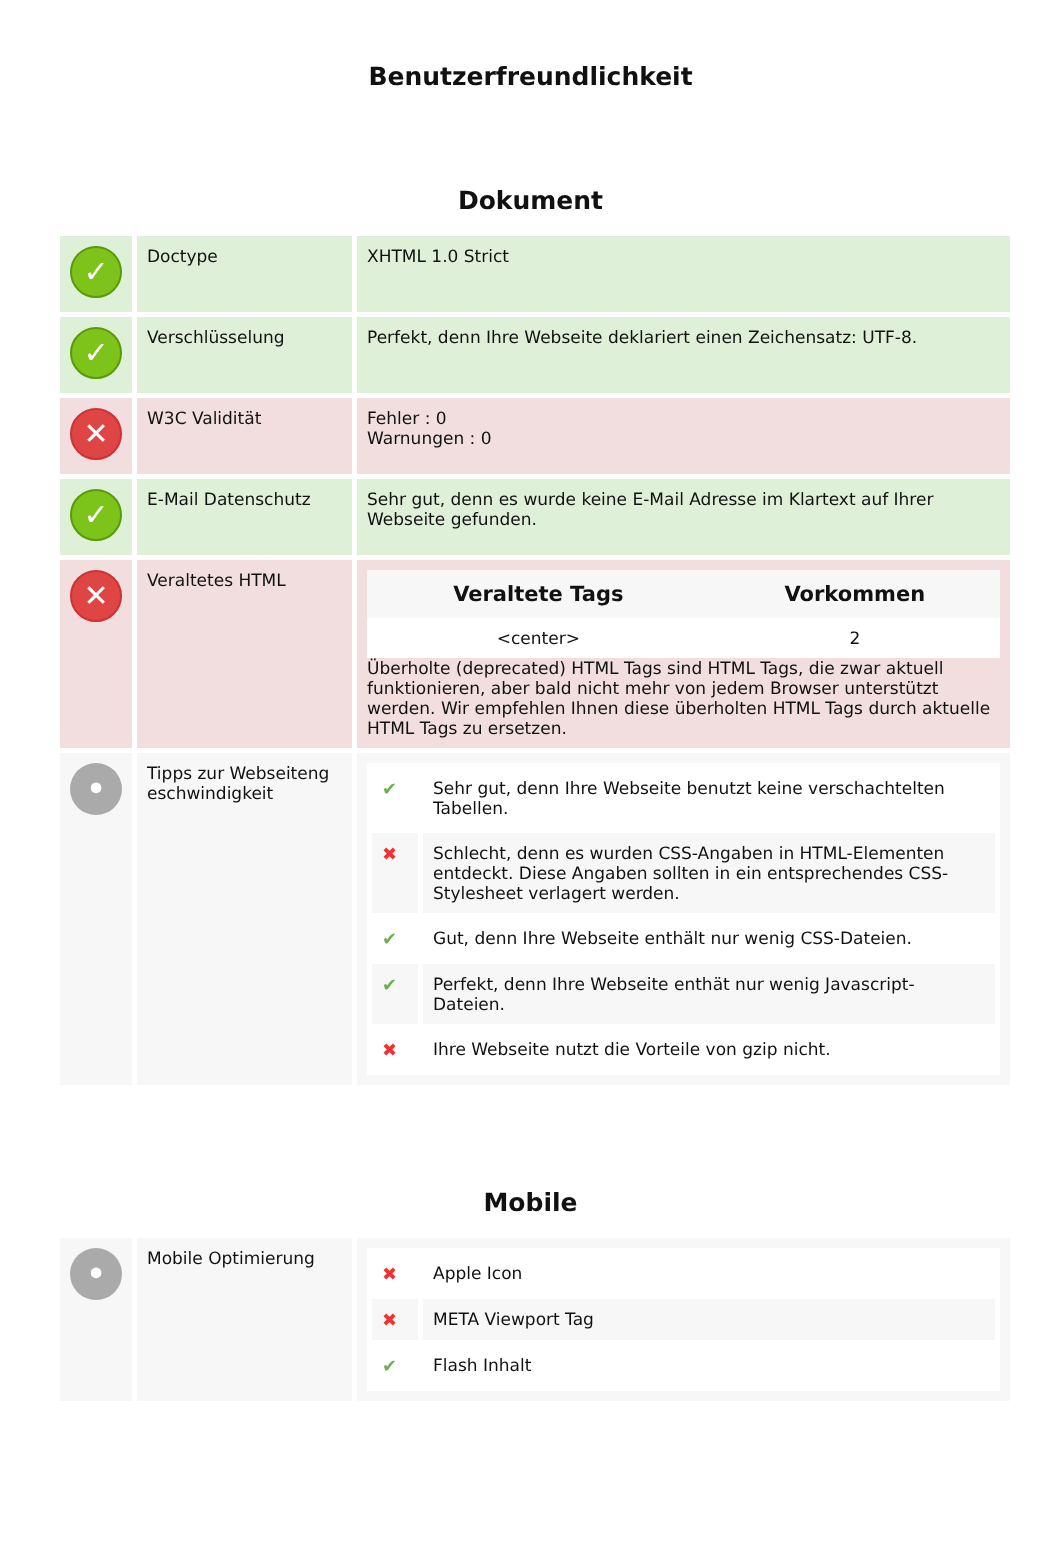Benutzerfreundlichkeit
Dokument
| ✓ | Doctype | XHTML 1.0 Strict |
| ✓ | Verschlüsselung | Perfekt, denn Ihre Webseite deklariert einen Zeichensatz: UTF-8. |
| ✕ | W3C Validität | Fehler : 0 Warnungen : 0 |
| ✓ | E-Mail Datenschutz | Sehr gut, denn es wurde keine E-Mail Adresse im Klartext auf Ihrer Webseite gefunden. |
| ✕ | Veraltetes HTML | / Veraltete Tags / Vorkommen / / --- / --- / / <center> / 2 / Überholte (deprecated) HTML Tags sind HTML Tags, die zwar aktuell funktionieren, aber bald nicht mehr von jedem Browser unterstützt werden. Wir empfehlen Ihnen diese überholten HTML Tags durch aktuelle HTML Tags zu ersetzen. |
| • | Tipps zur Webseiteng eschwindigkeit | / ✔ / Sehr gut, denn Ihre Webseite benutzt keine verschachtelten Tabellen. / / ✖ / Schlecht, denn es wurden CSS-Angaben in HTML-Elementen entdeckt. Diese Angaben sollten in ein entsprechendes CSS-Stylesheet verlagert werden. / / ✔ / Gut, denn Ihre Webseite enthält nur wenig CSS-Dateien. / / ✔ / Perfekt, denn Ihre Webseite enthät nur wenig Javascript-Dateien. / / ✖ / Ihre Webseite nutzt die Vorteile von gzip nicht. / |
Mobile
| • | Mobile Optimierung | / ✖ / Apple Icon / / ✖ / META Viewport Tag / / ✔ / Flash Inhalt / |